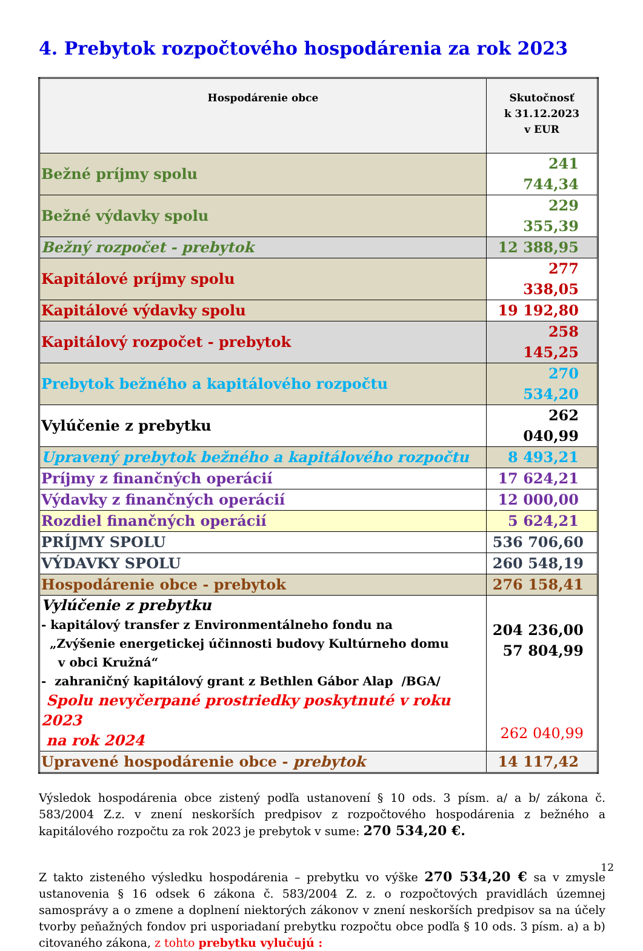4. Prebytok rozpočtového hospodárenia za rok 2023
| Hospodárenie obce | Skutočnosť k 31.12.2023 v EUR |
| --- | --- |
| Bežné príjmy spolu | 241 744,34 |
| Bežné výdavky spolu | 229 355,39 |
| Bežný rozpočet - prebytok | 12 388,95 |
| Kapitálové príjmy spolu | 277 338,05 |
| Kapitálové výdavky spolu | 19 192,80 |
| Kapitálový rozpočet - prebytok | 258 145,25 |
| Prebytok bežného a kapitálového rozpočtu | 270 534,20 |
| Vylúčenie z prebytku | 262 040,99 |
| Upravený prebytok bežného a kapitálového rozpočtu | 8 493,21 |
| Príjmy z finančných operácií | 17 624,21 |
| Výdavky z finančných operácií | 12 000,00 |
| Rozdiel finančných operácií | 5 624,21 |
| PRÍJMY SPOLU | 536 706,60 |
| VÝDAVKY SPOLU | 260 548,19 |
| Hospodárenie obce - prebytok | 276 158,41 |
| Vylúčenie z prebytku - kapitálový transfer z Environmentálneho fondu na „Zvýšenie energetickej účinnosti budovy Kultúrneho domu v obci Kružná“ - zahraničný kapitálový grant z Bethlen Gábor Alap /BGA/ Spolu nevyčerpané prostriedky poskytnuté v roku 2023 na rok 2024 | 204 236,00 57 804,99 262 040,99 |
| Upravené hospodárenie obce - prebytok | 14 117,42 |
Výsledok hospodárenia obce zistený podľa ustanovení § 10 ods. 3 písm. a/ a b/ zákona č. 583/2004 Z.z. v znení neskorších predpisov z rozpočtového hospodárenia z bežného a kapitálového rozpočtu za rok 2023 je prebytok v sume: 270 534,20 €.
Z takto zisteného výsledku hospodárenia – prebytku vo výške 270 534,20 € sa v zmysle ustanovenia § 16 odsek 6 zákona č. 583/2004 Z. z. o rozpočtových pravidlách územnej samosprávy a o zmene a doplnení niektorých zákonov v znení neskorších predpisov sa na účely tvorby peňažných fondov pri usporiadaní prebytku rozpočtu obce podľa § 10 ods. 3 písm. a) a b) citovaného zákona, z tohto prebytku vylučujú :
12